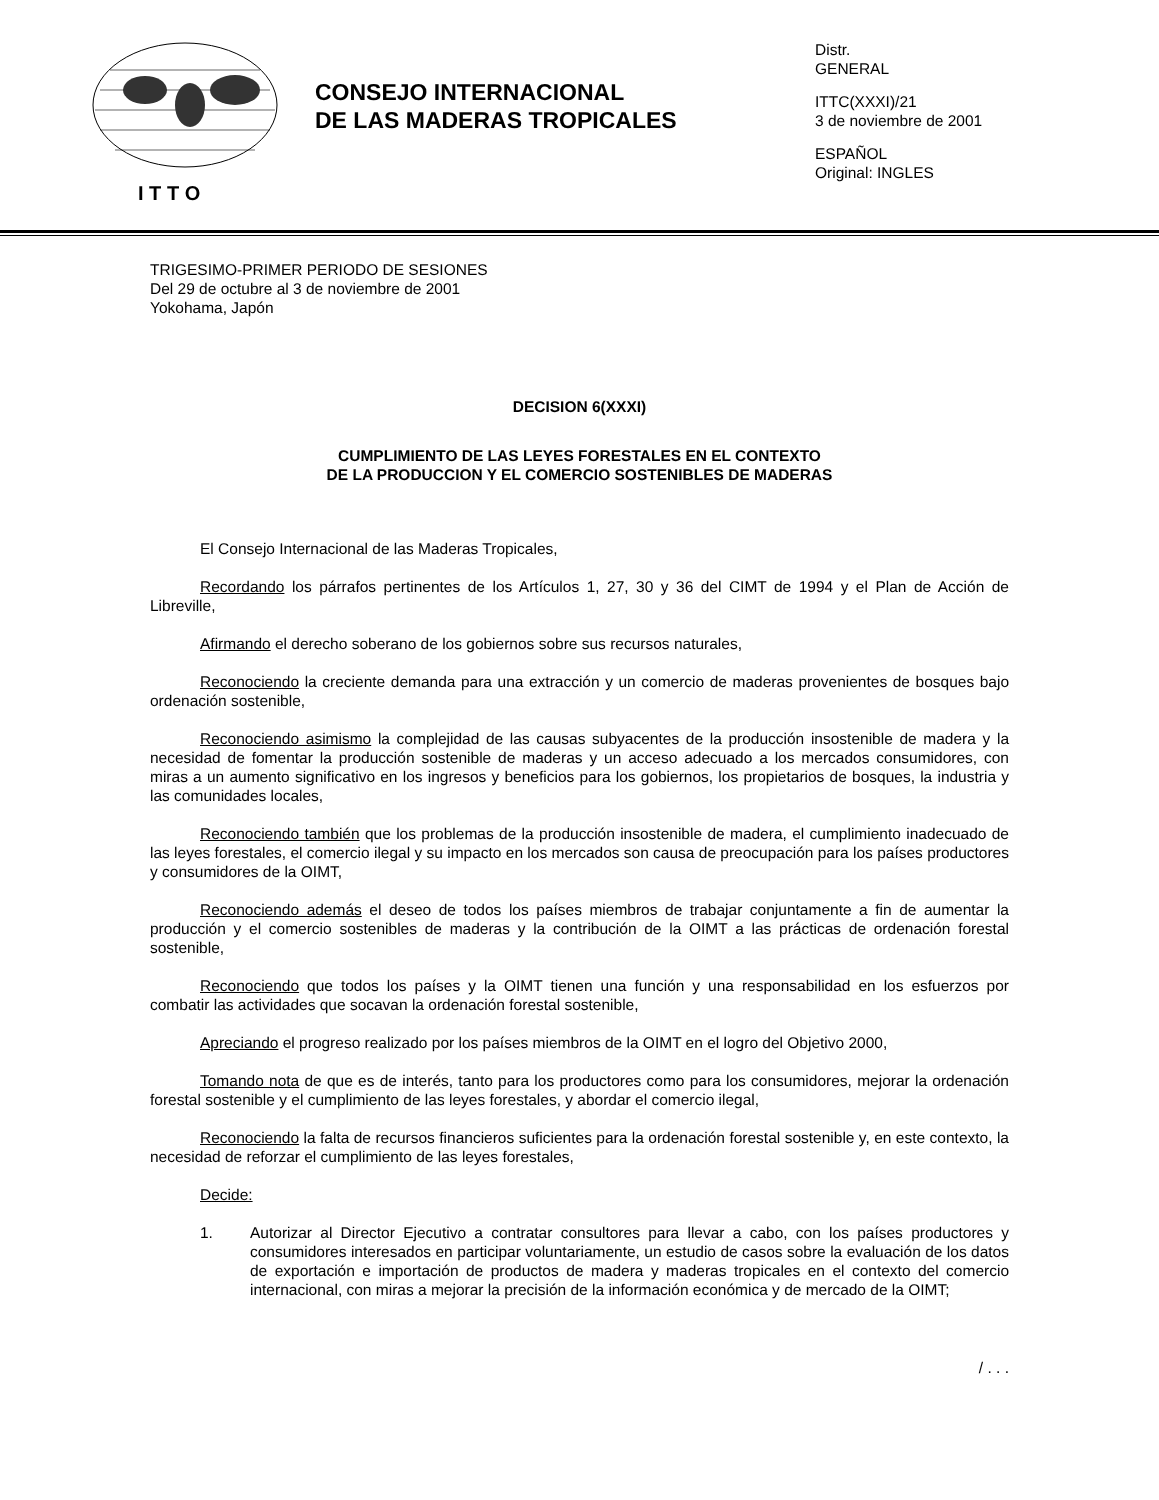I T T O
CONSEJO INTERNACIONAL
DE LAS MADERAS TROPICALES
Distr.
GENERAL
ITTC(XXXI)/21
3 de noviembre de 2001
ESPAÑOL
Original: INGLES
TRIGESIMO-PRIMER PERIODO DE SESIONES
Del 29 de octubre al 3 de noviembre de 2001
Yokohama, Japón
DECISION 6(XXXI)
CUMPLIMIENTO DE LAS LEYES FORESTALES EN EL CONTEXTO
DE LA PRODUCCION Y EL COMERCIO SOSTENIBLES DE MADERAS
El Consejo Internacional de las Maderas Tropicales,
Recordando los párrafos pertinentes de los Artículos 1, 27, 30 y 36 del CIMT de 1994 y el Plan de Acción de Libreville,
Afirmando el derecho soberano de los gobiernos sobre sus recursos naturales,
Reconociendo la creciente demanda para una extracción y un comercio de maderas provenientes de bosques bajo ordenación sostenible,
Reconociendo asimismo la complejidad de las causas subyacentes de la producción insostenible de madera y la necesidad de fomentar la producción sostenible de maderas y un acceso adecuado a los mercados consumidores, con miras a un aumento significativo en los ingresos y beneficios para los gobiernos, los propietarios de bosques, la industria y las comunidades locales,
Reconociendo también que los problemas de la producción insostenible de madera, el cumplimiento inadecuado de las leyes forestales, el comercio ilegal y su impacto en los mercados son causa de preocupación para los países productores y consumidores de la OIMT,
Reconociendo además el deseo de todos los países miembros de trabajar conjuntamente a fin de aumentar la producción y el comercio sostenibles de maderas y la contribución de la OIMT a las prácticas de ordenación forestal sostenible,
Reconociendo que todos los países y la OIMT tienen una función y una responsabilidad en los esfuerzos por combatir las actividades que socavan la ordenación forestal sostenible,
Apreciando el progreso realizado por los países miembros de la OIMT en el logro del Objetivo 2000,
Tomando nota de que es de interés, tanto para los productores como para los consumidores, mejorar la ordenación forestal sostenible y el cumplimiento de las leyes forestales, y abordar el comercio ilegal,
Reconociendo la falta de recursos financieros suficientes para la ordenación forestal sostenible y, en este contexto, la necesidad de reforzar el cumplimiento de las leyes forestales,
Decide:
1. Autorizar al Director Ejecutivo a contratar consultores para llevar a cabo, con los países productores y consumidores interesados en participar voluntariamente, un estudio de casos sobre la evaluación de los datos de exportación e importación de productos de madera y maderas tropicales en el contexto del comercio internacional, con miras a mejorar la precisión de la información económica y de mercado de la OIMT;
/ . . .